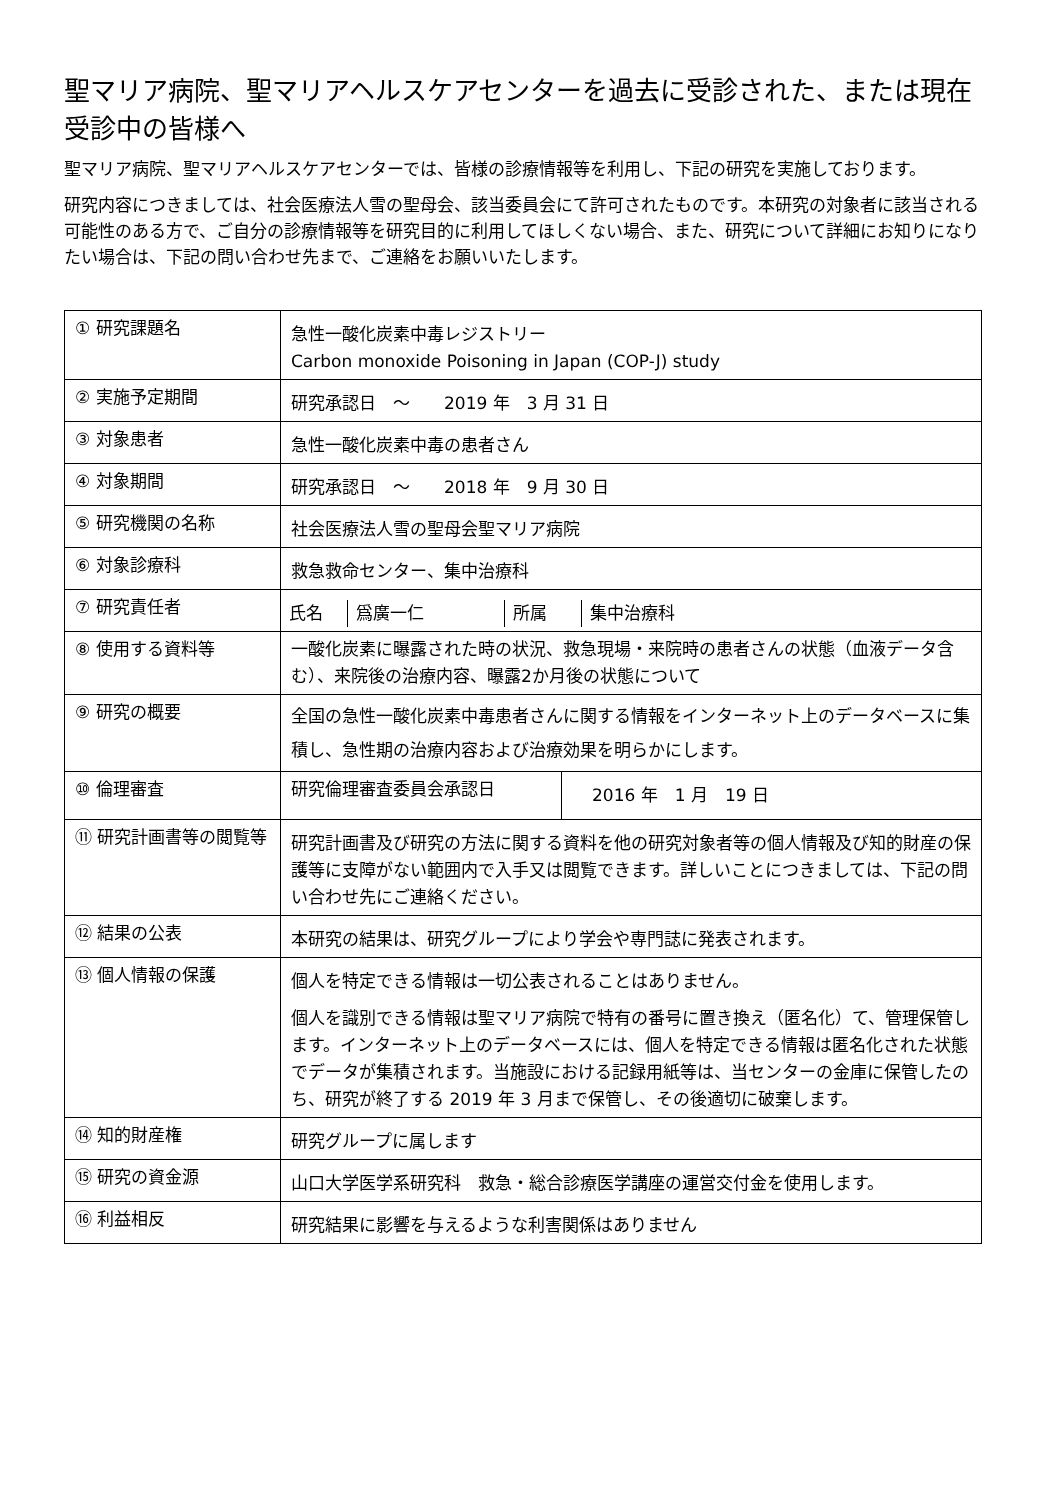聖マリア病院、聖マリアヘルスケアセンターを過去に受診された、または現在受診中の皆様へ
聖マリア病院、聖マリアヘルスケアセンターでは、皆様の診療情報等を利用し、下記の研究を実施しております。
研究内容につきましては、社会医療法人雪の聖母会、該当委員会にて許可されたものです。本研究の対象者に該当される可能性のある方で、ご自分の診療情報等を研究目的に利用してほしくない場合、また、研究について詳細にお知りになりたい場合は、下記の問い合わせ先まで、ご連絡をお願いいたします。
| ① 研究課題名 | 急性一酸化炭素中毒レジストリー Carbon monoxide Poisoning in Japan (COP-J) study |
| ② 実施予定期間 | 研究承認日 ～ 2019 年 3 月 31 日 |
| ③ 対象患者 | 急性一酸化炭素中毒の患者さん |
| ④ 対象期間 | 研究承認日 ～ 2018 年 9 月 30 日 |
| ⑤ 研究機関の名称 | 社会医療法人雪の聖母会聖マリア病院 |
| ⑥ 対象診療科 | 救急救命センター、集中治療科 |
| ⑦ 研究責任者 | / 氏名 / 爲廣一仁 / 所属 / 集中治療科 / |
| ⑧ 使用する資料等 | 一酸化炭素に曝露された時の状況、救急現場・来院時の患者さんの状態（血液データ含む）、来院後の治療内容、曝露2か月後の状態について |
| ⑨ 研究の概要 | 全国の急性一酸化炭素中毒患者さんに関する情報をインターネット上のデータベースに集積し、急性期の治療内容および治療効果を明らかにします。 |
| ⑩ 倫理審査 | / 研究倫理審査委員会承認日 / 2016 年 1 月 19 日 / |
| ⑪ 研究計画書等の閲覧等 | 研究計画書及び研究の方法に関する資料を他の研究対象者等の個人情報及び知的財産の保護等に支障がない範囲内で入手又は閲覧できます。詳しいことにつきましては、下記の問い合わせ先にご連絡ください。 |
| ⑫ 結果の公表 | 本研究の結果は、研究グループにより学会や専門誌に発表されます。 |
| ⑬ 個人情報の保護 | 個人を特定できる情報は一切公表されることはありません。 個人を識別できる情報は聖マリア病院で特有の番号に置き換え（匿名化）て、管理保管します。インターネット上のデータベースには、個人を特定できる情報は匿名化された状態でデータが集積されます。当施設における記録用紙等は、当センターの金庫に保管したのち、研究が終了する 2019 年 3 月まで保管し、その後適切に破棄します。 |
| ⑭ 知的財産権 | 研究グループに属します |
| ⑮ 研究の資金源 | 山口大学医学系研究科 救急・総合診療医学講座の運営交付金を使用します。 |
| ⑯ 利益相反 | 研究結果に影響を与えるような利害関係はありません |